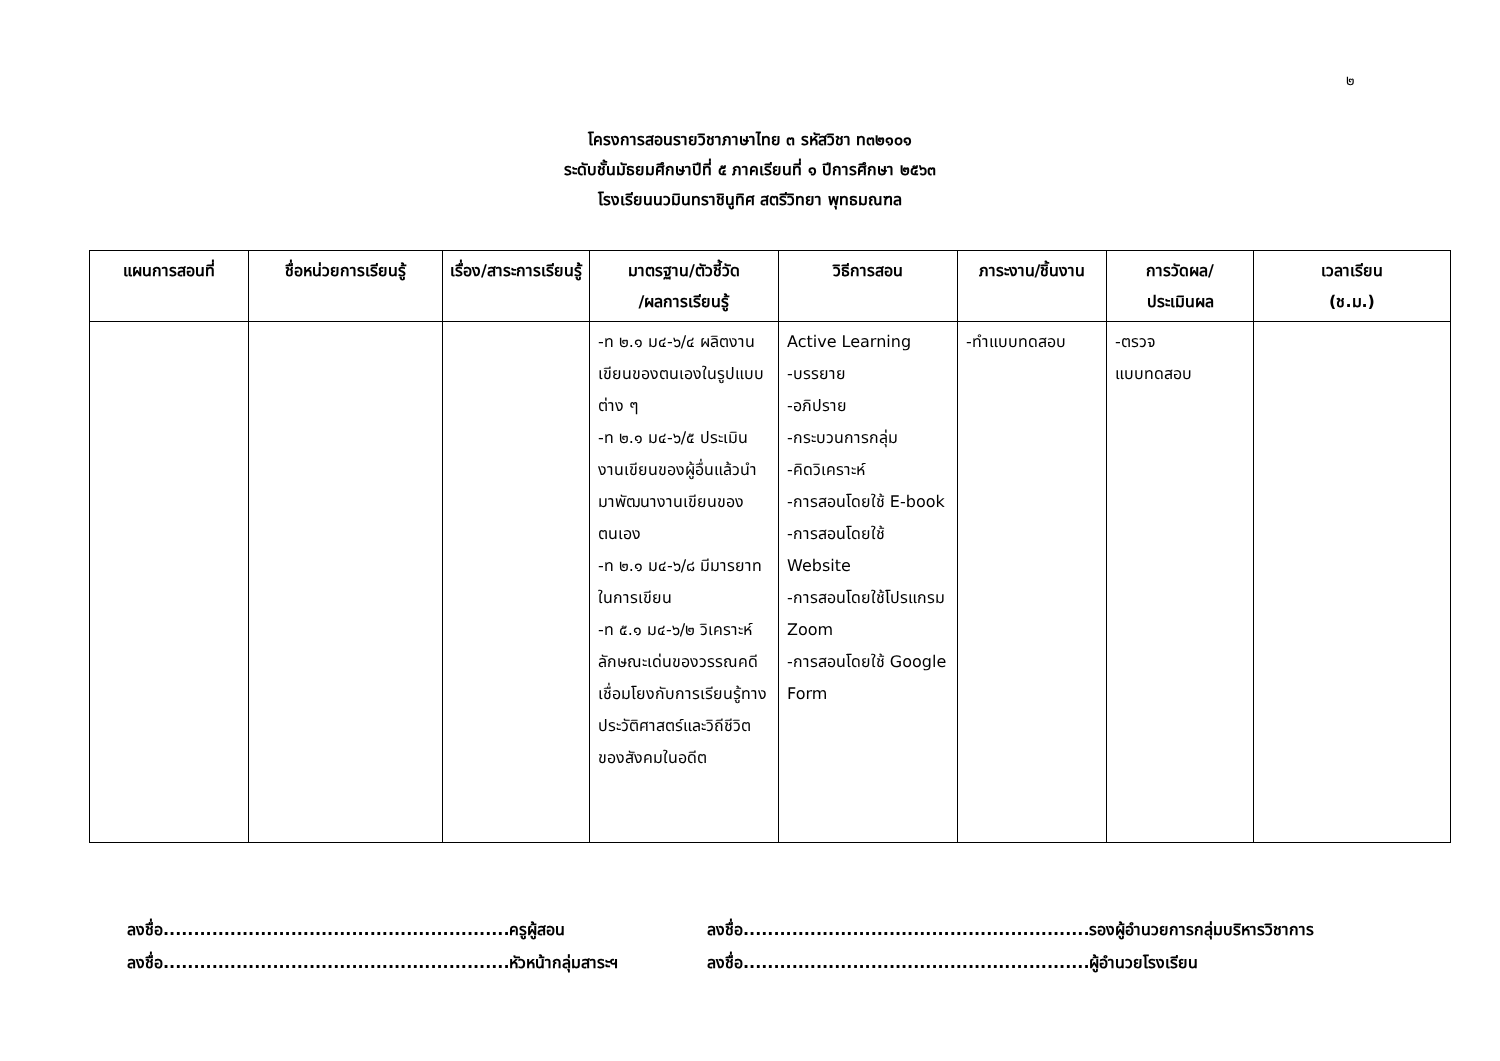๒
โครงการสอนรายวิชาภาษาไทย ๓ รหัสวิชา ท๓๒๑๐๑
ระดับชั้นมัธยมศึกษาปีที่ ๕ ภาคเรียนที่ ๑ ปีการศึกษา ๒๕๖๓
โรงเรียนนวมินทราชินูทิศ สตรีวิทยา พุทธมณฑล
| แผนการสอนที่ | ชื่อหน่วยการเรียนรู้ | เรื่อง/สาระการเรียนรู้ | มาตรฐาน/ตัวชี้วัด /ผลการเรียนรู้ | วิธีการสอน | ภาระงาน/ชิ้นงาน | การวัดผล/ ประเมินผล | เวลาเรียน (ช.ม.) |
| --- | --- | --- | --- | --- | --- | --- | --- |
| | | | -ท ๒.๑ ม๔-๖/๔ ผลิตงานเขียนของตนเองในรูปแบบต่าง ๆ -ท ๒.๑ ม๔-๖/๕ ประเมินงานเขียนของผู้อื่นแล้วนำมาพัฒนางานเขียนของตนเอง -ท ๒.๑ ม๔-๖/๘ มีมารยาทในการเขียน -ท ๕.๑ ม๔-๖/๒ วิเคราะห์ลักษณะเด่นของวรรณคดีเชื่อมโยงกับการเรียนรู้ทางประวัติศาสตร์และวิถีชีวิตของสังคมในอดีต | Active Learning -บรรยาย -อภิปราย -กระบวนการกลุ่ม -คิดวิเคราะห์ -การสอนโดยใช้ E-book -การสอนโดยใช้ Website -การสอนโดยใช้โปรแกรม Zoom -การสอนโดยใช้ Google Form | -ทำแบบทดสอบ | -ตรวจ แบบทดสอบ | |
ลงชื่อ.........................................................ครูผู้สอน
ลงชื่อ.........................................................รองผู้อำนวยการกลุ่มบริหารวิชาการ
ลงชื่อ.........................................................หัวหน้ากลุ่มสาระฯ
ลงชื่อ.........................................................ผู้อำนวยโรงเรียน